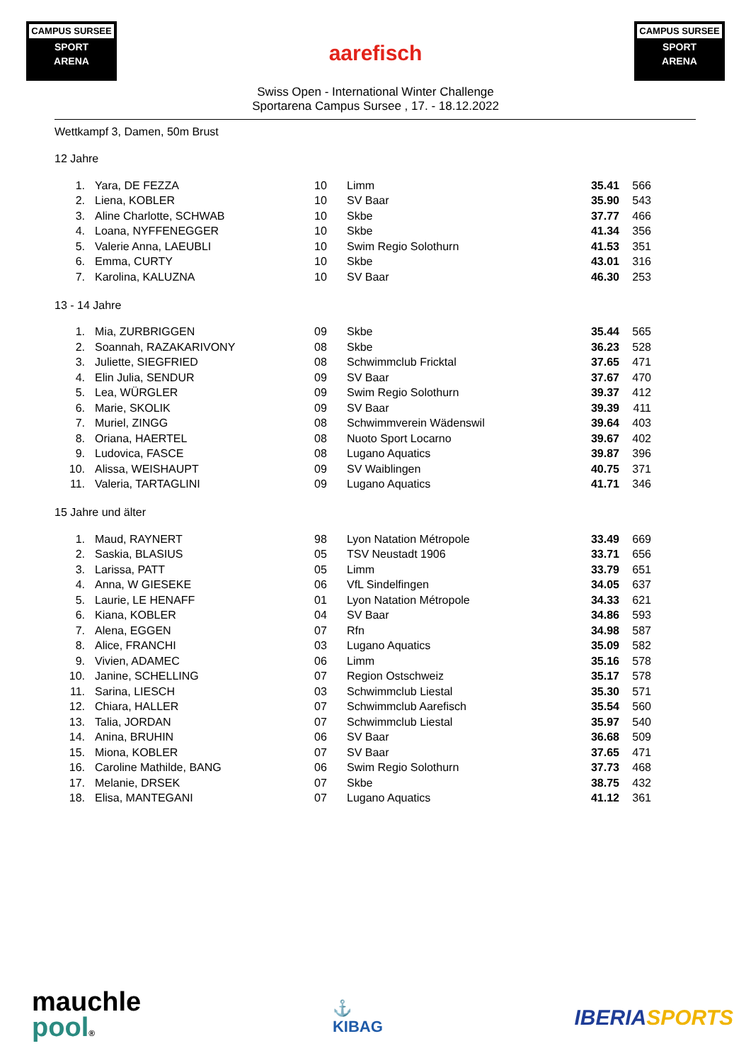CAMPUS SURSEE
SPORT
ARENA
CAMPUS SURSEE
SPORT
ARENA
aarefisch
Swiss Open - International Winter Challenge
Sportarena Campus Sursee , 17. - 18.12.2022
Wettkampf 3, Damen, 50m Brust
12 Jahre
| 1. | Yara, DE FEZZA | 10 | Limm | 35.41 | 566 |
| 2. | Liena, KOBLER | 10 | SV Baar | 35.90 | 543 |
| 3. | Aline Charlotte, SCHWAB | 10 | Skbe | 37.77 | 466 |
| 4. | Loana, NYFFENEGGER | 10 | Skbe | 41.34 | 356 |
| 5. | Valerie Anna, LAEUBLI | 10 | Swim Regio Solothurn | 41.53 | 351 |
| 6. | Emma, CURTY | 10 | Skbe | 43.01 | 316 |
| 7. | Karolina, KALUZNA | 10 | SV Baar | 46.30 | 253 |
13 - 14 Jahre
| 1. | Mia, ZURBRIGGEN | 09 | Skbe | 35.44 | 565 |
| 2. | Soannah, RAZAKARIVONY | 08 | Skbe | 36.23 | 528 |
| 3. | Juliette, SIEGFRIED | 08 | Schwimmclub Fricktal | 37.65 | 471 |
| 4. | Elin Julia, SENDUR | 09 | SV Baar | 37.67 | 470 |
| 5. | Lea, WÜRGLER | 09 | Swim Regio Solothurn | 39.37 | 412 |
| 6. | Marie, SKOLIK | 09 | SV Baar | 39.39 | 411 |
| 7. | Muriel, ZINGG | 08 | Schwimmverein Wädenswil | 39.64 | 403 |
| 8. | Oriana, HAERTEL | 08 | Nuoto Sport Locarno | 39.67 | 402 |
| 9. | Ludovica, FASCE | 08 | Lugano Aquatics | 39.87 | 396 |
| 10. | Alissa, WEISHAUPT | 09 | SV Waiblingen | 40.75 | 371 |
| 11. | Valeria, TARTAGLINI | 09 | Lugano Aquatics | 41.71 | 346 |
15 Jahre und älter
| 1. | Maud, RAYNERT | 98 | Lyon Natation Métropole | 33.49 | 669 |
| 2. | Saskia, BLASIUS | 05 | TSV Neustadt 1906 | 33.71 | 656 |
| 3. | Larissa, PATT | 05 | Limm | 33.79 | 651 |
| 4. | Anna, W GIESEKE | 06 | VfL Sindelfingen | 34.05 | 637 |
| 5. | Laurie, LE HENAFF | 01 | Lyon Natation Métropole | 34.33 | 621 |
| 6. | Kiana, KOBLER | 04 | SV Baar | 34.86 | 593 |
| 7. | Alena, EGGEN | 07 | Rfn | 34.98 | 587 |
| 8. | Alice, FRANCHI | 03 | Lugano Aquatics | 35.09 | 582 |
| 9. | Vivien, ADAMEC | 06 | Limm | 35.16 | 578 |
| 10. | Janine, SCHELLING | 07 | Region Ostschweiz | 35.17 | 578 |
| 11. | Sarina, LIESCH | 03 | Schwimmclub Liestal | 35.30 | 571 |
| 12. | Chiara, HALLER | 07 | Schwimmclub Aarefisch | 35.54 | 560 |
| 13. | Talia, JORDAN | 07 | Schwimmclub Liestal | 35.97 | 540 |
| 14. | Anina, BRUHIN | 06 | SV Baar | 36.68 | 509 |
| 15. | Miona, KOBLER | 07 | SV Baar | 37.65 | 471 |
| 16. | Caroline Mathilde, BANG | 06 | Swim Regio Solothurn | 37.73 | 468 |
| 17. | Melanie, DRSEK | 07 | Skbe | 38.75 | 432 |
| 18. | Elisa, MANTEGANI | 07 | Lugano Aquatics | 41.12 | 361 |
mauchle
pool®
⚓
KIBAG
IBERIA SPORTS